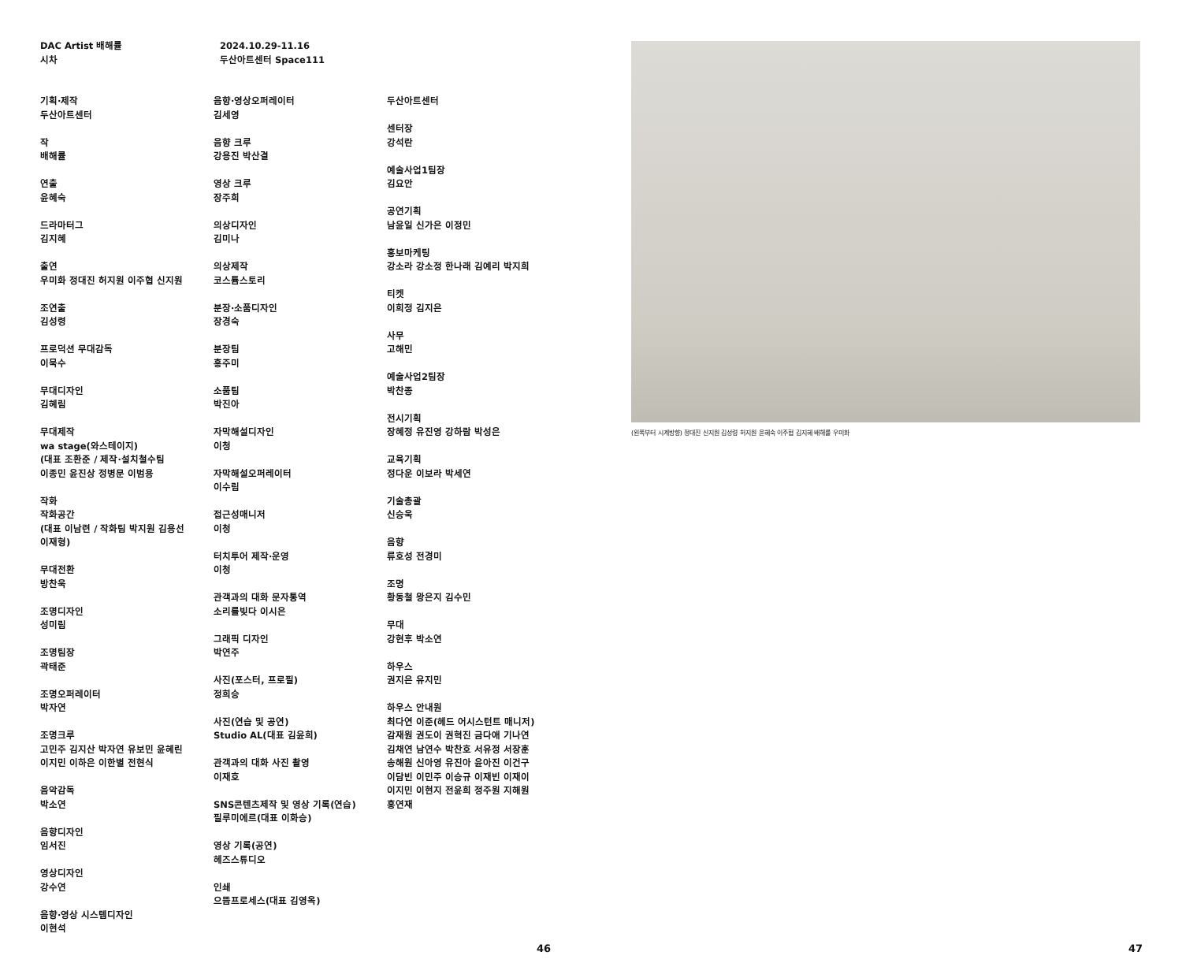DAC Artist 배해률
시차
2024.10.29-11.16
두산아트센터 Space111
기획·제작
두산아트센터
작
배해률
연출
윤혜숙
드라마터그
김지혜
출연
우미화 정대진 허지원 이주협 신지원
조연출
김성령
프로덕션 무대감독
이묵수
무대디자인
김혜림
무대제작
wa stage(와스테이지)
(대표 조환준 / 제작·설치철수팀
이종민 윤진상 정병문 이범용
작화
작화공간
(대표 이남련 / 작화팀 박지원 김용선
이재형)
무대전환
방찬욱
조명디자인
성미림
조명팀장
곽태준
조명오퍼레이터
박자연
조명크루
고민주 김지산 박자연 유보민 윤혜린
이지민 이하은 이한별 전현식
음악감독
박소연
음향디자인
임서진
영상디자인
강수연
음향·영상 시스템디자인
이현석
음향·영상오퍼레이터
김세영
음향 크루
강용진 박산결
영상 크루
장주희
의상디자인
김미나
의상제작
코스튬스토리
분장·소품디자인
장경숙
분장팀
홍주미
소품팀
박진아
자막해설디자인
이청
자막해설오퍼레이터
이수림
접근성매니저
이청
터치투어 제작·운영
이청
관객과의 대화 문자통역
소리를빚다 이시은
그래픽 디자인
박연주
사진(포스터, 프로필)
정희승
사진(연습 및 공연)
Studio AL(대표 김윤희)
관객과의 대화 사진 촬영
이재호
SNS콘텐츠제작 및 영상 기록(연습)
필루미에르(대표 이화승)
영상 기록(공연)
헤즈스튜디오
인쇄
으뜸프로세스(대표 김영옥)
두산아트센터
센터장
강석란
예술사업1팀장
김요안
공연기획
남윤일 신가은 이정민
홍보마케팅
강소라 강소정 한나래 김예리 박지희
티켓
이희정 김지은
사무
고해민
예술사업2팀장
박찬종
전시기획
장혜정 유진영 강하람 박성은
교육기획
정다운 이보라 박세연
기술총괄
신승욱
음향
류호성 전경미
조명
황동철 왕은지 김수민
무대
강현후 박소연
하우스
권지은 유지민
하우스 안내원
최다연 이준(헤드 어시스턴트 매니저)
감재원 권도이 권혁진 금다애 기나연
김채연 남연수 박찬호 서유정 서장훈
송해원 신아영 유진아 윤아진 이건구
이담빈 이민주 이승규 이재빈 이재이
이지민 이현지 전윤희 정주원 지해원
홍연재
46
(왼쪽부터 시계방향) 정대진 신지원 김성령 허지원 윤혜숙 이주협 김지혜 배해률 우미화
47